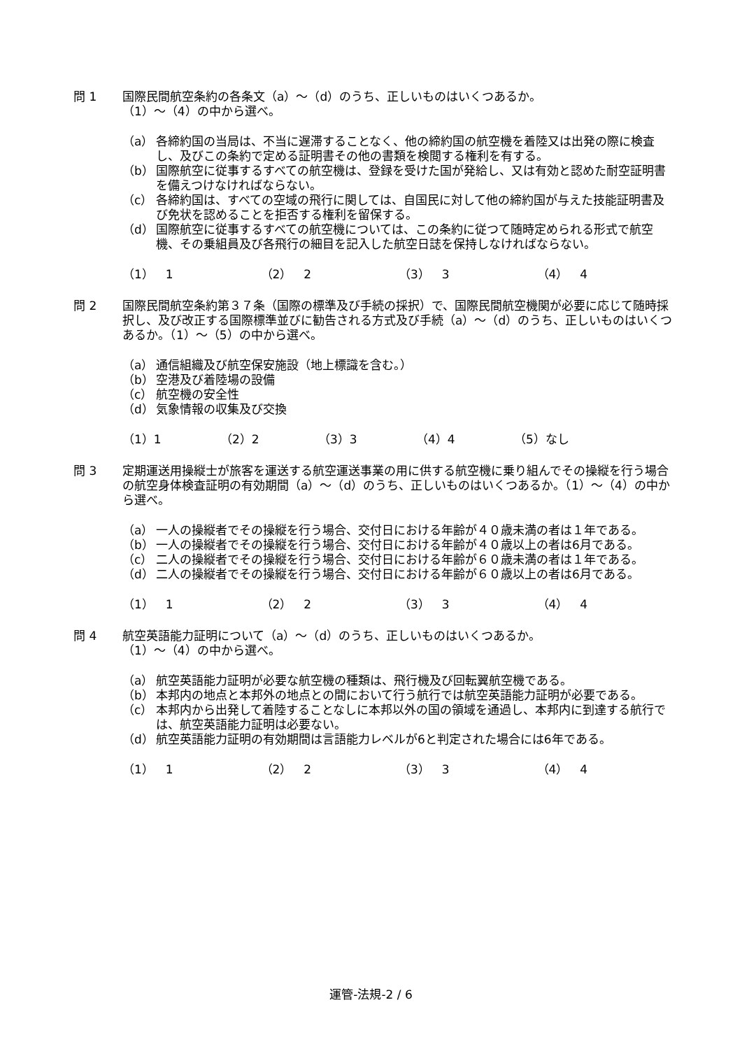問 1 国際民間航空条約の各条文（a）～（d）のうち、正しいものはいくつあるか。
（1）～（4）の中から選べ。
（a） 各締約国の当局は、不当に遅滞することなく、他の締約国の航空機を着陸又は出発の際に検査し、及びこの条約で定める証明書その他の書類を検閲する権利を有する。
（b） 国際航空に従事するすべての航空機は、登録を受けた国が発給し、又は有効と認めた耐空証明書を備えつけなければならない。
（c） 各締約国は、すべての空域の飛行に関しては、自国民に対して他の締約国が与えた技能証明書及び免状を認めることを拒否する権利を留保する。
（d） 国際航空に従事するすべての航空機については、この条約に従つて随時定められる形式で航空機、その乗組員及び各飛行の細目を記入した航空日誌を保持しなければならない。
（1）　1 （2）　2 （3）　3 （4）　4
問 2 国際民間航空条約第３７条（国際の標準及び手続の採択）で、国際民間航空機関が必要に応じて随時採択し、及び改正する国際標準並びに勧告される方式及び手続（a）～（d）のうち、正しいものはいくつあるか。（1）～（5）の中から選べ。
（a） 通信組織及び航空保安施設（地上標識を含む。）
（b） 空港及び着陸場の設備
（c） 航空機の安全性
（d） 気象情報の収集及び交換
（1）1 （2）2 （3）3 （4）4 （5）なし
問 3 定期運送用操縦士が旅客を運送する航空運送事業の用に供する航空機に乗り組んでその操縦を行う場合の航空身体検査証明の有効期間（a）～（d）のうち、正しいものはいくつあるか。（1）～（4）の中から選べ。
（a） 一人の操縦者でその操縦を行う場合、交付日における年齢が４０歳未満の者は１年である。
（b） 一人の操縦者でその操縦を行う場合、交付日における年齢が４０歳以上の者は6月である。
（c） 二人の操縦者でその操縦を行う場合、交付日における年齢が６０歳未満の者は１年である。
（d） 二人の操縦者でその操縦を行う場合、交付日における年齢が６０歳以上の者は6月である。
（1）　1 （2）　2 （3）　3 （4）　4
問 4 航空英語能力証明について（a）～（d）のうち、正しいものはいくつあるか。
（1）～（4）の中から選べ。
（a） 航空英語能力証明が必要な航空機の種類は、飛行機及び回転翼航空機である。
（b） 本邦内の地点と本邦外の地点との間において行う航行では航空英語能力証明が必要である。
（c） 本邦内から出発して着陸することなしに本邦以外の国の領域を通過し、本邦内に到達する航行では、航空英語能力証明は必要ない。
（d） 航空英語能力証明の有効期間は言語能力レベルが6と判定された場合には6年である。
（1）　1 （2）　2 （3）　3 （4）　4
運管-法規-2 / 6